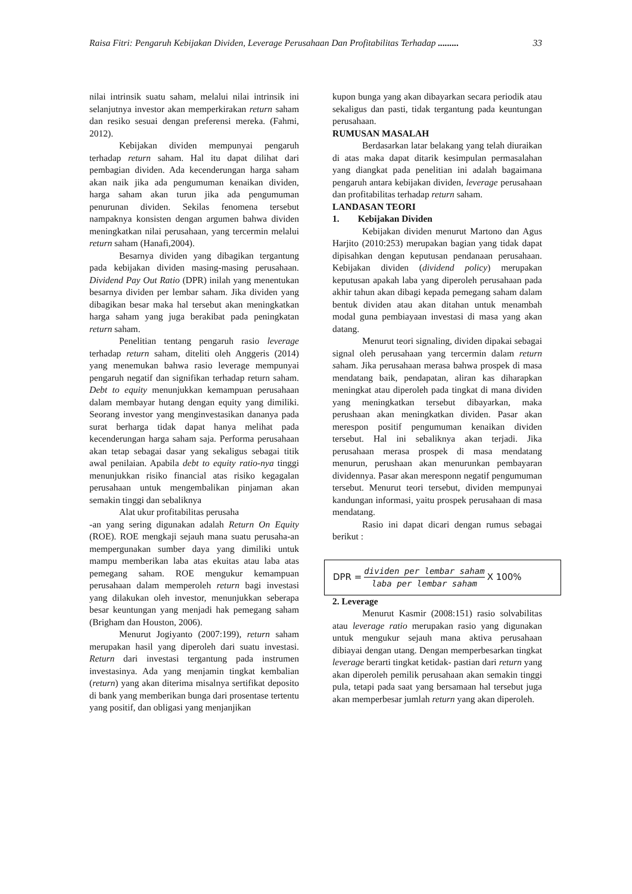Raisa Fitri: Pengaruh Kebijakan Dividen, Leverage Perusahaan Dan Profitabilitas Terhadap ......... 33
nilai intrinsik suatu saham, melalui nilai intrinsik ini selanjutnya investor akan memperkirakan return saham dan resiko sesuai dengan preferensi mereka. (Fahmi, 2012).
Kebijakan dividen mempunyai pengaruh terhadap return saham. Hal itu dapat dilihat dari pembagian dividen. Ada kecenderungan harga saham akan naik jika ada pengumuman kenaikan dividen, harga saham akan turun jika ada pengumuman penurunan dividen. Sekilas fenomena tersebut nampaknya konsisten dengan argumen bahwa dividen meningkatkan nilai perusahaan, yang tercermin melalui return saham (Hanafi,2004).
Besarnya dividen yang dibagikan tergantung pada kebijakan dividen masing-masing perusahaan. Dividend Pay Out Ratio (DPR) inilah yang menentukan besarnya dividen per lembar saham. Jika dividen yang dibagikan besar maka hal tersebut akan meningkatkan harga saham yang juga berakibat pada peningkatan return saham.
Penelitian tentang pengaruh rasio leverage terhadap return saham, diteliti oleh Anggeris (2014) yang menemukan bahwa rasio leverage mempunyai pengaruh negatif dan signifikan terhadap return saham. Debt to equity menunjukkan kemampuan perusahaan dalam membayar hutang dengan equity yang dimiliki. Seorang investor yang menginvestasikan dananya pada surat berharga tidak dapat hanya melihat pada kecenderungan harga saham saja. Performa perusahaan akan tetap sebagai dasar yang sekaligus sebagai titik awal penilaian. Apabila debt to equity ratio-nya tinggi menunjukkan risiko financial atas risiko kegagalan perusahaan untuk mengembalikan pinjaman akan semakin tinggi dan sebaliknya
Alat ukur profitabilitas perusaha
-an yang sering digunakan adalah Return On Equity (ROE). ROE mengkaji sejauh mana suatu perusaha-an mempergunakan sumber daya yang dimiliki untuk mampu memberikan laba atas ekuitas atau laba atas pemegang saham. ROE mengukur kemampuan perusahaan dalam memperoleh return bagi investasi yang dilakukan oleh investor, menunjukkan seberapa besar keuntungan yang menjadi hak pemegang saham (Brigham dan Houston, 2006).
Menurut Jogiyanto (2007:199), return saham merupakan hasil yang diperoleh dari suatu investasi. Return dari investasi tergantung pada instrumen investasinya. Ada yang menjamin tingkat kembalian (return) yang akan diterima misalnya sertifikat deposito di bank yang memberikan bunga dari prosentase tertentu yang positif, dan obligasi yang menjanjikan
kupon bunga yang akan dibayarkan secara periodik atau sekaligus dan pasti, tidak tergantung pada keuntungan perusahaan.
RUMUSAN MASALAH
Berdasarkan latar belakang yang telah diuraikan di atas maka dapat ditarik kesimpulan permasalahan yang diangkat pada penelitian ini adalah bagaimana pengaruh antara kebijakan dividen, leverage perusahaan dan profitabilitas terhadap return saham.
LANDASAN TEORI
1. Kebijakan Dividen
Kebijakan dividen menurut Martono dan Agus Harjito (2010:253) merupakan bagian yang tidak dapat dipisahkan dengan keputusan pendanaan perusahaan. Kebijakan dividen (dividend policy) merupakan keputusan apakah laba yang diperoleh perusahaan pada akhir tahun akan dibagi kepada pemegang saham dalam bentuk dividen atau akan ditahan untuk menambah modal guna pembiayaan investasi di masa yang akan datang.
Menurut teori signaling, dividen dipakai sebagai signal oleh perusahaan yang tercermin dalam return saham. Jika perusahaan merasa bahwa prospek di masa mendatang baik, pendapatan, aliran kas diharapkan meningkat atau diperoleh pada tingkat di mana dividen yang meningkatkan tersebut dibayarkan, maka perushaan akan meningkatkan dividen. Pasar akan merespon positif pengumuman kenaikan dividen tersebut. Hal ini sebaliknya akan terjadi. Jika perusahaan merasa prospek di masa mendatang menurun, perushaan akan menurunkan pembayaran dividennya. Pasar akan meresponn negatif pengumuman tersebut. Menurut teori tersebut, dividen mempunyai kandungan informasi, yaitu prospek perusahaan di masa mendatang.
Rasio ini dapat dicari dengan rumus sebagai berikut :
DPR = dividen per lembar saham laba per lembar saham X 100%
2. Leverage
Menurut Kasmir (2008:151) rasio solvabilitas atau leverage ratio merupakan rasio yang digunakan untuk mengukur sejauh mana aktiva perusahaan dibiayai dengan utang. Dengan memperbesarkan tingkat leverage berarti tingkat ketidak- pastian dari return yang akan diperoleh pemilik perusahaan akan semakin tinggi pula, tetapi pada saat yang bersamaan hal tersebut juga akan memperbesar jumlah return yang akan diperoleh.